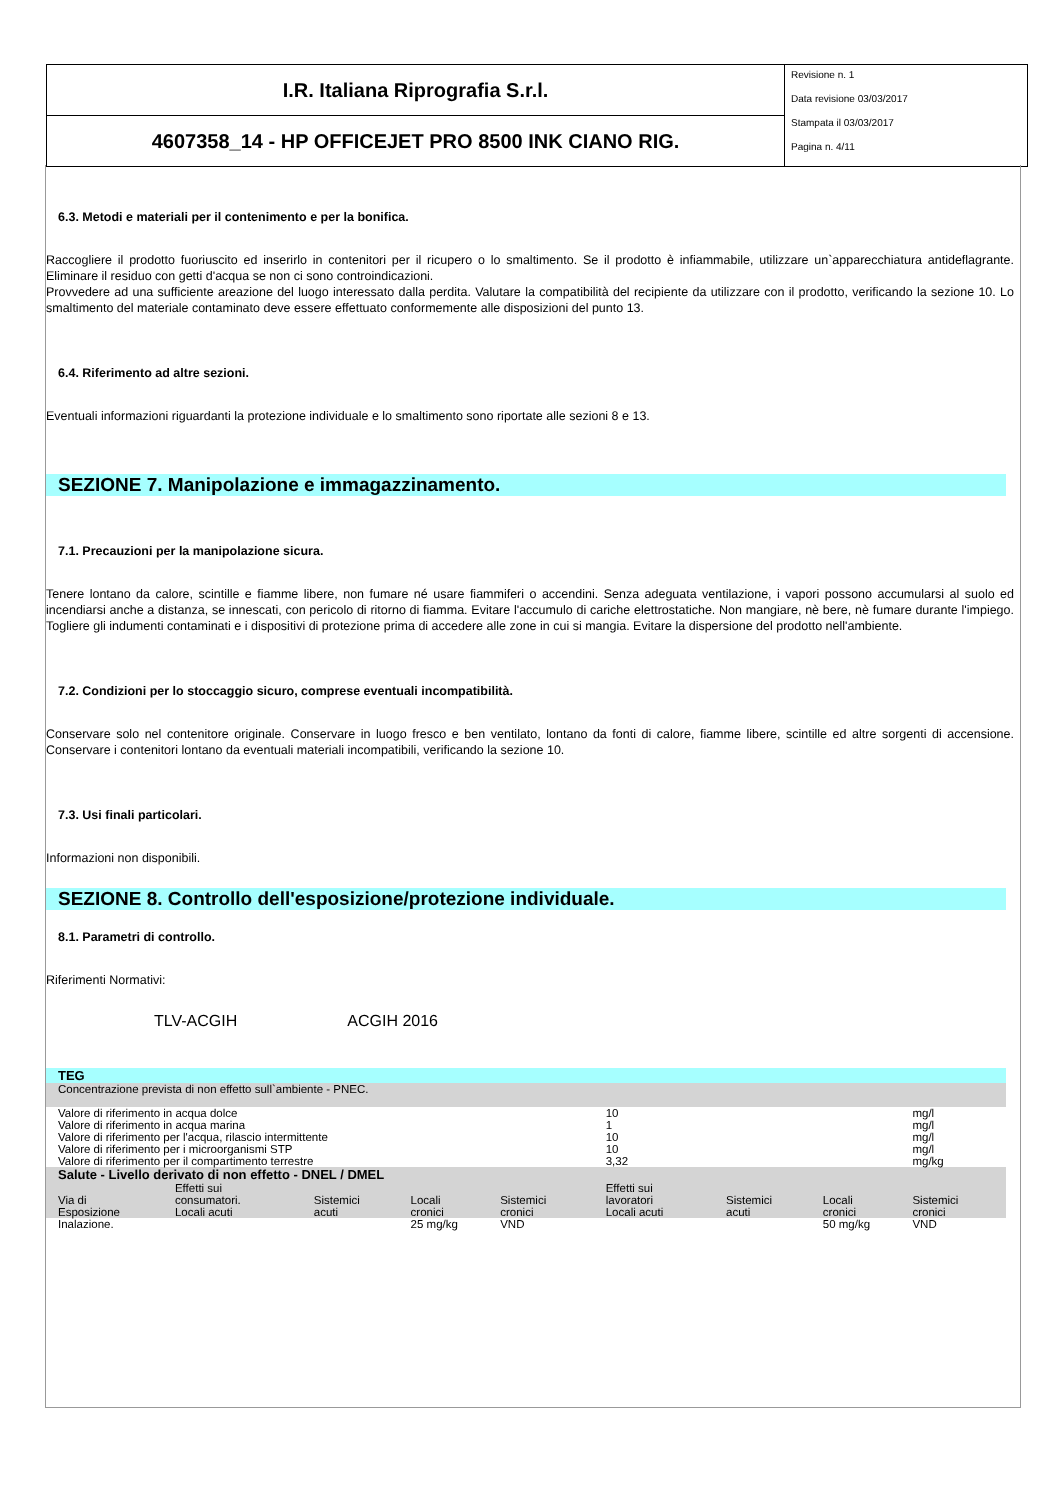I.R. Italiana Riprografia S.r.l.
4607358_14 - HP OFFICEJET PRO 8500 INK CIANO RIG.
Revisione n. 1
Data revisione 03/03/2017
Stampata il 03/03/2017
Pagina n. 4/11
6.3. Metodi e materiali per il contenimento e per la bonifica.
Raccogliere il prodotto fuoriuscito ed inserirlo in contenitori per il ricupero o lo smaltimento. Se il prodotto è infiammabile, utilizzare un`apparecchiatura antideflagrante. Eliminare il residuo con getti d'acqua se non ci sono controindicazioni.
Provvedere ad una sufficiente areazione del luogo interessato dalla perdita. Valutare la compatibilità del recipiente da utilizzare con il prodotto, verificando la sezione 10. Lo smaltimento del materiale contaminato deve essere effettuato conformemente alle disposizioni del punto 13.
6.4. Riferimento ad altre sezioni.
Eventuali informazioni riguardanti la protezione individuale e lo smaltimento sono riportate alle sezioni 8 e 13.
SEZIONE 7. Manipolazione e immagazzinamento.
7.1. Precauzioni per la manipolazione sicura.
Tenere lontano da calore, scintille e fiamme libere, non fumare né usare fiammiferi o accendini. Senza adeguata ventilazione, i vapori possono accumularsi al suolo ed incendiarsi anche a distanza, se innescati, con pericolo di ritorno di fiamma. Evitare l'accumulo di cariche elettrostatiche. Non mangiare, nè bere, nè fumare durante l'impiego. Togliere gli indumenti contaminati e i dispositivi di protezione prima di accedere alle zone in cui si mangia. Evitare la dispersione del prodotto nell'ambiente.
7.2. Condizioni per lo stoccaggio sicuro, comprese eventuali incompatibilità.
Conservare solo nel contenitore originale. Conservare in luogo fresco e ben ventilato, lontano da fonti di calore, fiamme libere, scintille ed altre sorgenti di accensione. Conservare i contenitori lontano da eventuali materiali incompatibili, verificando la sezione 10.
7.3. Usi finali particolari.
Informazioni non disponibili.
SEZIONE 8. Controllo dell'esposizione/protezione individuale.
8.1. Parametri di controllo.
Riferimenti Normativi:
TLV-ACGIH ACGIH 2016
| TEG | | | | | | | | |
| Concentrazione prevista di non effetto sull`ambiente - PNEC. | | | | | | | | |
| Valore di riferimento in acqua dolce | | | | | 10 | | | mg/l |
| Valore di riferimento in acqua marina | | | | | 1 | | | mg/l |
| Valore di riferimento per l'acqua, rilascio intermittente | | | | | 10 | | | mg/l |
| Valore di riferimento per i microorganismi STP | | | | | 10 | | | mg/l |
| Valore di riferimento per il compartimento terrestre | | | | | 3,32 | | | mg/kg |
| Salute - Livello derivato di non effetto - DNEL / DMEL | | | | | | | | |
| Via di Esposizione | Effetti sui consumatori. Locali acuti | Sistemici acuti | Locali cronici | Sistemici cronici | Effetti sui lavoratori Locali acuti | Sistemici acuti | Locali cronici | Sistemici cronici |
| Inalazione. | | | 25 mg/kg | VND | | | 50 mg/kg | VND |